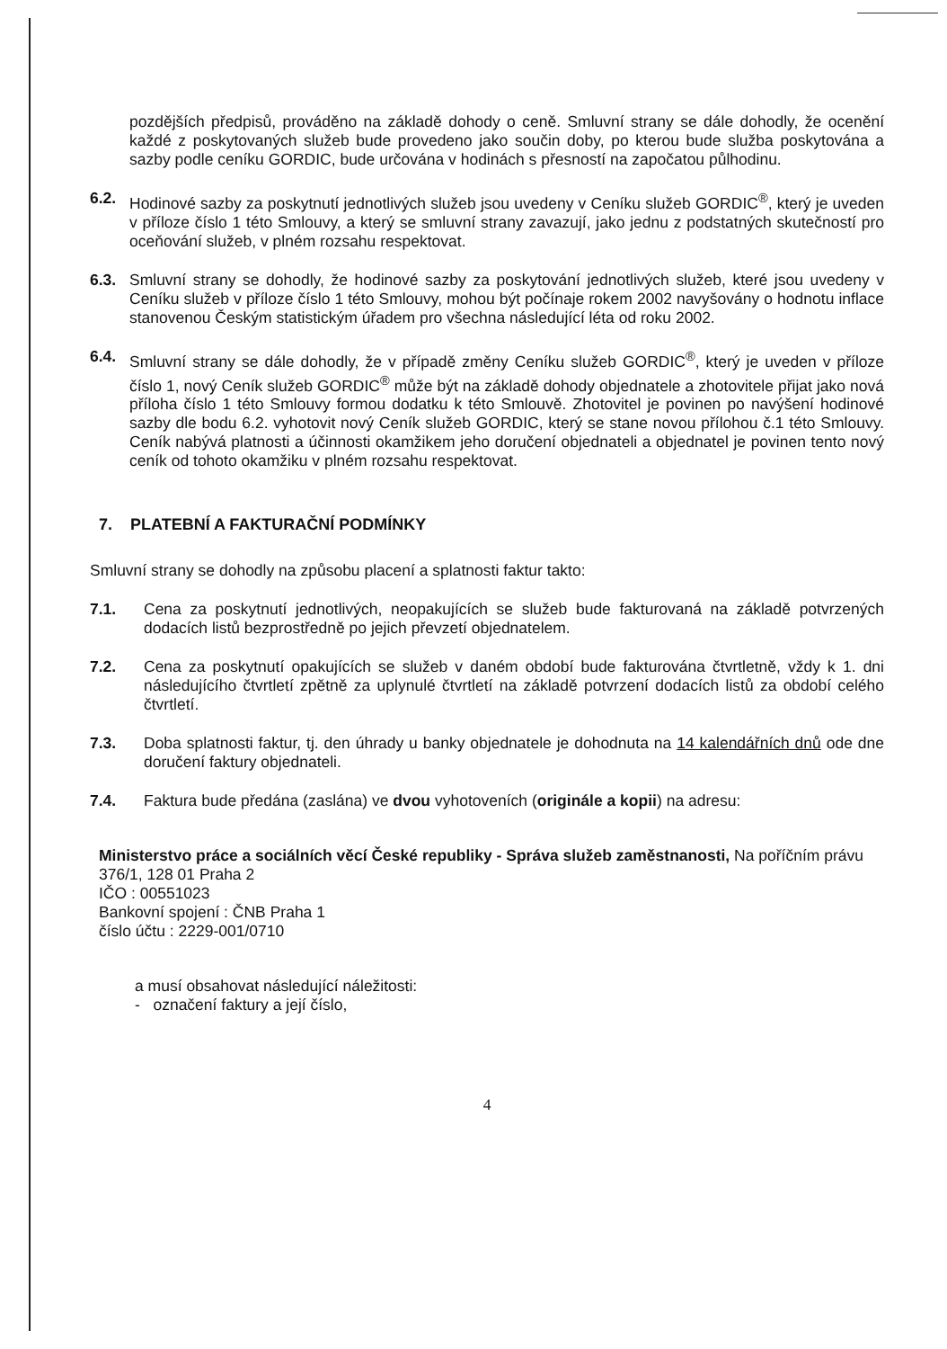pozdějších předpisů, prováděno na základě dohody o ceně. Smluvní strany se dále dohodly, že ocenění každé z poskytovaných služeb bude provedeno jako součin doby, po kterou bude služba poskytována a sazby podle ceníku GORDIC, bude určována v hodinách s přesností na započatou půlhodinu.
6.2. Hodinové sazby za poskytnutí jednotlivých služeb jsou uvedeny v Ceníku služeb GORDIC<sup>®</sup>, který je uveden v příloze číslo 1 této Smlouvy, a který se smluvní strany zavazují, jako jednu z podstatných skutečností pro oceňování služeb, v plném rozsahu respektovat.
6.3. Smluvní strany se dohodly, že hodinové sazby za poskytování jednotlivých služeb, které jsou uvedeny v Ceníku služeb v příloze číslo 1 této Smlouvy, mohou být počínaje rokem 2002 navyšovány o hodnotu inflace stanovenou Českým statistickým úřadem pro všechna následující léta od roku 2002.
6.4. Smluvní strany se dále dohodly, že v případě změny Ceníku služeb GORDIC<sup>®</sup>, který je uveden v příloze číslo 1, nový Ceník služeb GORDIC<sup>®</sup> může být na základě dohody objednatele a zhotovitele přijat jako nová příloha číslo 1 této Smlouvy formou dodatku k této Smlouvě. Zhotovitel je povinen po navýšení hodinové sazby dle bodu 6.2. vyhotovit nový Ceník služeb GORDIC, který se stane novou přílohou č.1 této Smlouvy. Ceník nabývá platnosti a účinnosti okamžikem jeho doručení objednateli a objednatel je povinen tento nový ceník od tohoto okamžiku v plném rozsahu respektovat.
7. PLATEBNÍ A FAKTURAČNÍ PODMÍNKY
Smluvní strany se dohodly na způsobu placení a splatnosti faktur takto:
7.1. Cena za poskytnutí jednotlivých, neopakujících se služeb bude fakturovaná na základě potvrzených dodacích listů bezprostředně po jejich převzetí objednatelem.
7.2. Cena za poskytnutí opakujících se služeb v daném období bude fakturována čtvrtletně, vždy k 1. dni následujícího čtvrtletí zpětně za uplynulé čtvrtletí na základě potvrzení dodacích listů za období celého čtvrtletí.
7.3. Doba splatnosti faktur, tj. den úhrady u banky objednatele je dohodnuta na 14 kalendářních dnů ode dne doručení faktury objednateli.
7.4. Faktura bude předána (zaslána) ve dvou vyhotoveních (originále a kopii) na adresu:
Ministerstvo práce a sociálních věcí České republiky - Správa služeb zaměstnanosti, Na poříčním právu 376/1, 128 01 Praha 2
IČO : 00551023
Bankovní spojení : ČNB Praha 1
číslo účtu : 2229-001/0710
a musí obsahovat následující náležitosti:
- označení faktury a její číslo,
4